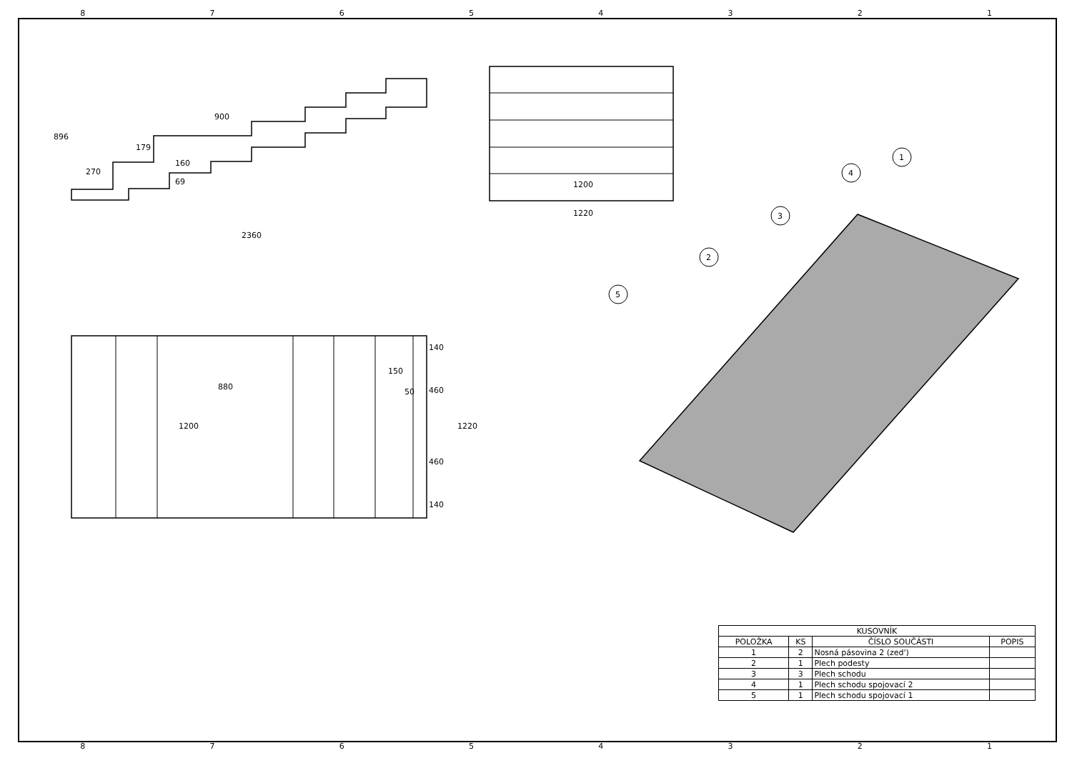8 7 6 5 4 3 2 1
900
270
2360
1200
1220
880
150
50
896
179
160
69
1200
1220
140
460
460
140
1
4
3
2
5
| KUSOVNÍK | | | |
| --- | --- | --- | --- |
| POLOŽKA | KS | ČÍSLO SOUČÁSTI | POPIS |
| 1 | 2 | Nosná pásovina 2 (zed') | |
| 2 | 1 | Plech podesty | |
| 3 | 3 | Plech schodu | |
| 4 | 1 | Plech schodu spojovací 2 | |
| 5 | 1 | Plech schodu spojovací 1 | |
8 7 6 5 4 3 2 1